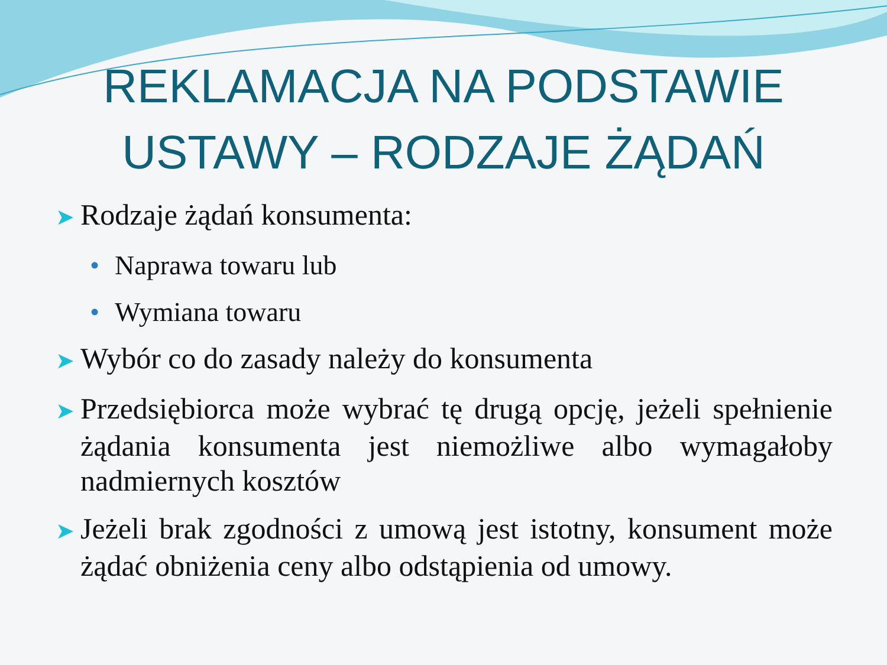REKLAMACJA NA PODSTAWIE
USTAWY – RODZAJE ŻĄDAŃ
➤ Rodzaje żądań konsumenta:
• Naprawa towaru lub
• Wymiana towaru
➤ Wybór co do zasady należy do konsumenta
➤ Przedsiębiorca może wybrać tę drugą opcję, jeżeli spełnienie żądania konsumenta jest niemożliwe albo wymagałoby nadmiernych kosztów
➤ Jeżeli brak zgodności z umową jest istotny, konsument może żądać obniżenia ceny albo odstąpienia od umowy.